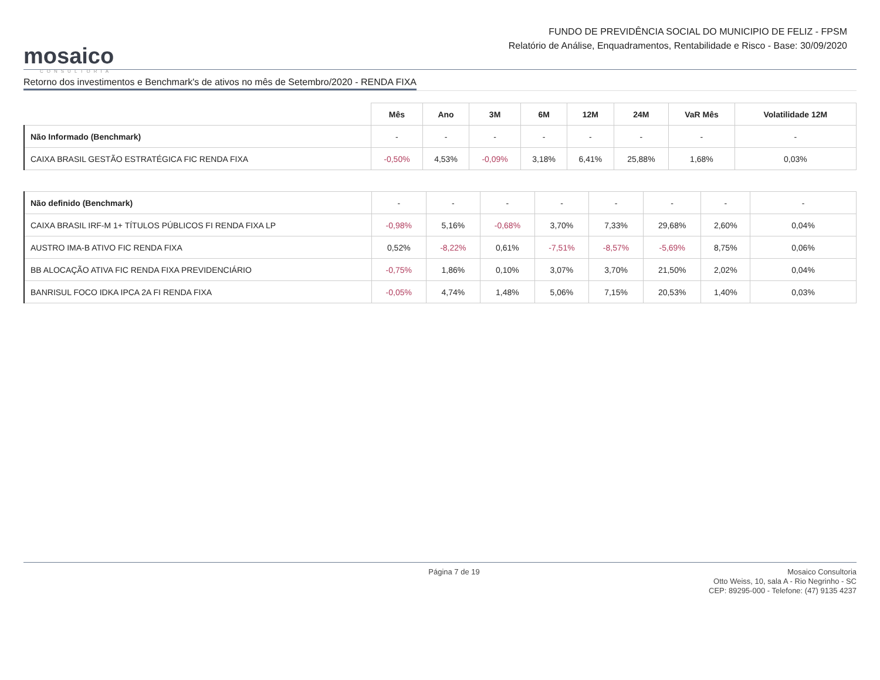mosaico
CONSULTORIA
FUNDO DE PREVIDÊNCIA SOCIAL DO MUNICIPIO DE FELIZ - FPSM
Relatório de Análise, Enquadramentos, Rentabilidade e Risco - Base: 30/09/2020
Retorno dos investimentos e Benchmark's de ativos no mês de Setembro/2020 - RENDA FIXA
| | Mês | Ano | 3M | 6M | 12M | 24M | VaR Mês | Volatilidade 12M |
| --- | --- | --- | --- | --- | --- | --- | --- | --- |
| Não Informado (Benchmark) | - | - | - | - | - | - | - | - |
| CAIXA BRASIL GESTÃO ESTRATÉGICA FIC RENDA FIXA | -0,50% | 4,53% | -0,09% | 3,18% | 6,41% | 25,88% | 1,68% | 0,03% |
| Não definido (Benchmark) | - | - | - | - | - | - | - | - |
| CAIXA BRASIL IRF-M 1+ TÍTULOS PÚBLICOS FI RENDA FIXA LP | -0,98% | 5,16% | -0,68% | 3,70% | 7,33% | 29,68% | 2,60% | 0,04% |
| AUSTRO IMA-B ATIVO FIC RENDA FIXA | 0,52% | -8,22% | 0,61% | -7,51% | -8,57% | -5,69% | 8,75% | 0,06% |
| BB ALOCAÇÃO ATIVA FIC RENDA FIXA PREVIDENCIÁRIO | -0,75% | 1,86% | 0,10% | 3,07% | 3,70% | 21,50% | 2,02% | 0,04% |
| BANRISUL FOCO IDKA IPCA 2A FI RENDA FIXA | -0,05% | 4,74% | 1,48% | 5,06% | 7,15% | 20,53% | 1,40% | 0,03% |
Página 7 de 19
Mosaico Consultoria
Otto Weiss, 10, sala A - Rio Negrinho - SC
CEP: 89295-000 - Telefone: (47) 9135 4237